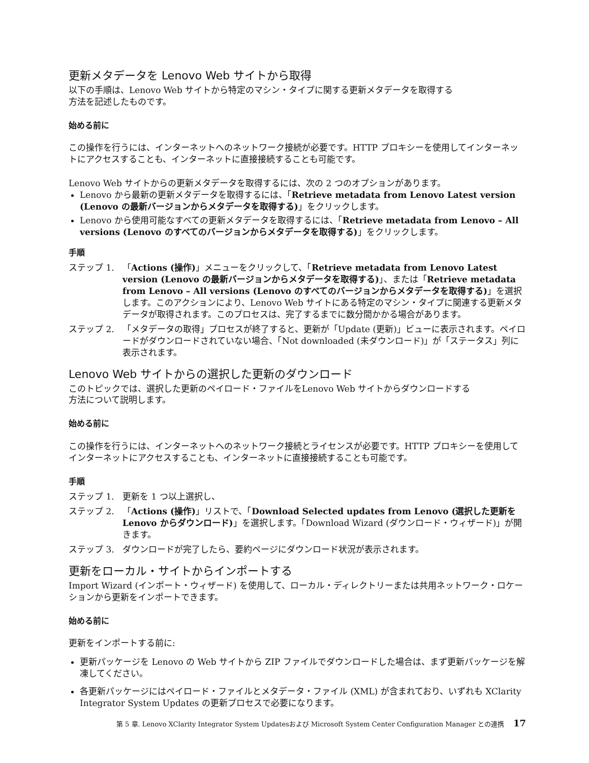更新メタデータを Lenovo Web サイトから取得
以下の手順は、Lenovo Web サイトから特定のマシン・タイプに関する更新メタデータを取得する
方法を記述したものです。
始める前に
この操作を行うには、インターネットへのネットワーク接続が必要です。HTTP プロキシーを使用してインターネットにアクセスすることも、インターネットに直接接続することも可能です。
Lenovo Web サイトからの更新メタデータを取得するには、次の 2 つのオプションがあります。
Lenovo から最新の更新メタデータを取得するには、「Retrieve metadata from Lenovo Latest version (Lenovo の最新バージョンからメタデータを取得する)」をクリックします。
Lenovo から使用可能なすべての更新メタデータを取得するには、「Retrieve metadata from Lenovo – All versions (Lenovo のすべてのバージョンからメタデータを取得する)」をクリックします。
手順
ステップ 1. 「Actions (操作)」メニューをクリックして、「Retrieve metadata from Lenovo Latest version (Lenovo の最新バージョンからメタデータを取得する)」、または「Retrieve metadata from Lenovo – All versions (Lenovo のすべてのバージョンからメタデータを取得する)」を選択します。このアクションにより、Lenovo Web サイトにある特定のマシン・タイプに関連する更新メタデータが取得されます。このプロセスは、完了するまでに数分間かかる場合があります。
ステップ 2. 「メタデータの取得」プロセスが終了すると、更新が「Update (更新)」ビューに表示されます。ペイロードがダウンロードされていない場合、「Not downloaded (未ダウンロード)」が「ステータス」列に表示されます。
Lenovo Web サイトからの選択した更新のダウンロード
このトピックでは、選択した更新のペイロード・ファイルをLenovo Web サイトからダウンロードする
方法について説明します。
始める前に
この操作を行うには、インターネットへのネットワーク接続とライセンスが必要です。HTTP プロキシーを使用してインターネットにアクセスすることも、インターネットに直接接続することも可能です。
手順
ステップ 1. 更新を 1 つ以上選択し、
ステップ 2. 「Actions (操作)」リストで、「Download Selected updates from Lenovo (選択した更新を Lenovo からダウンロード)」を選択します。「Download Wizard (ダウンロード・ウィザード)」が開きます。
ステップ 3. ダウンロードが完了したら、要約ページにダウンロード状況が表示されます。
更新をローカル・サイトからインポートする
Import Wizard (インポート・ウィザード) を使用して、ローカル・ディレクトリーまたは共用ネットワーク・ロケーションから更新をインポートできます。
始める前に
更新をインポートする前に:
更新パッケージを Lenovo の Web サイトから ZIP ファイルでダウンロードした場合は、まず更新パッケージを解凍してください。
各更新パッケージにはペイロード・ファイルとメタデータ・ファイル (XML) が含まれており、いずれも XClarity Integrator System Updates の更新プロセスで必要になります。
第 5 章. Lenovo XClarity Integrator System Updatesおよび Microsoft System Center Configuration Manager との連携 17